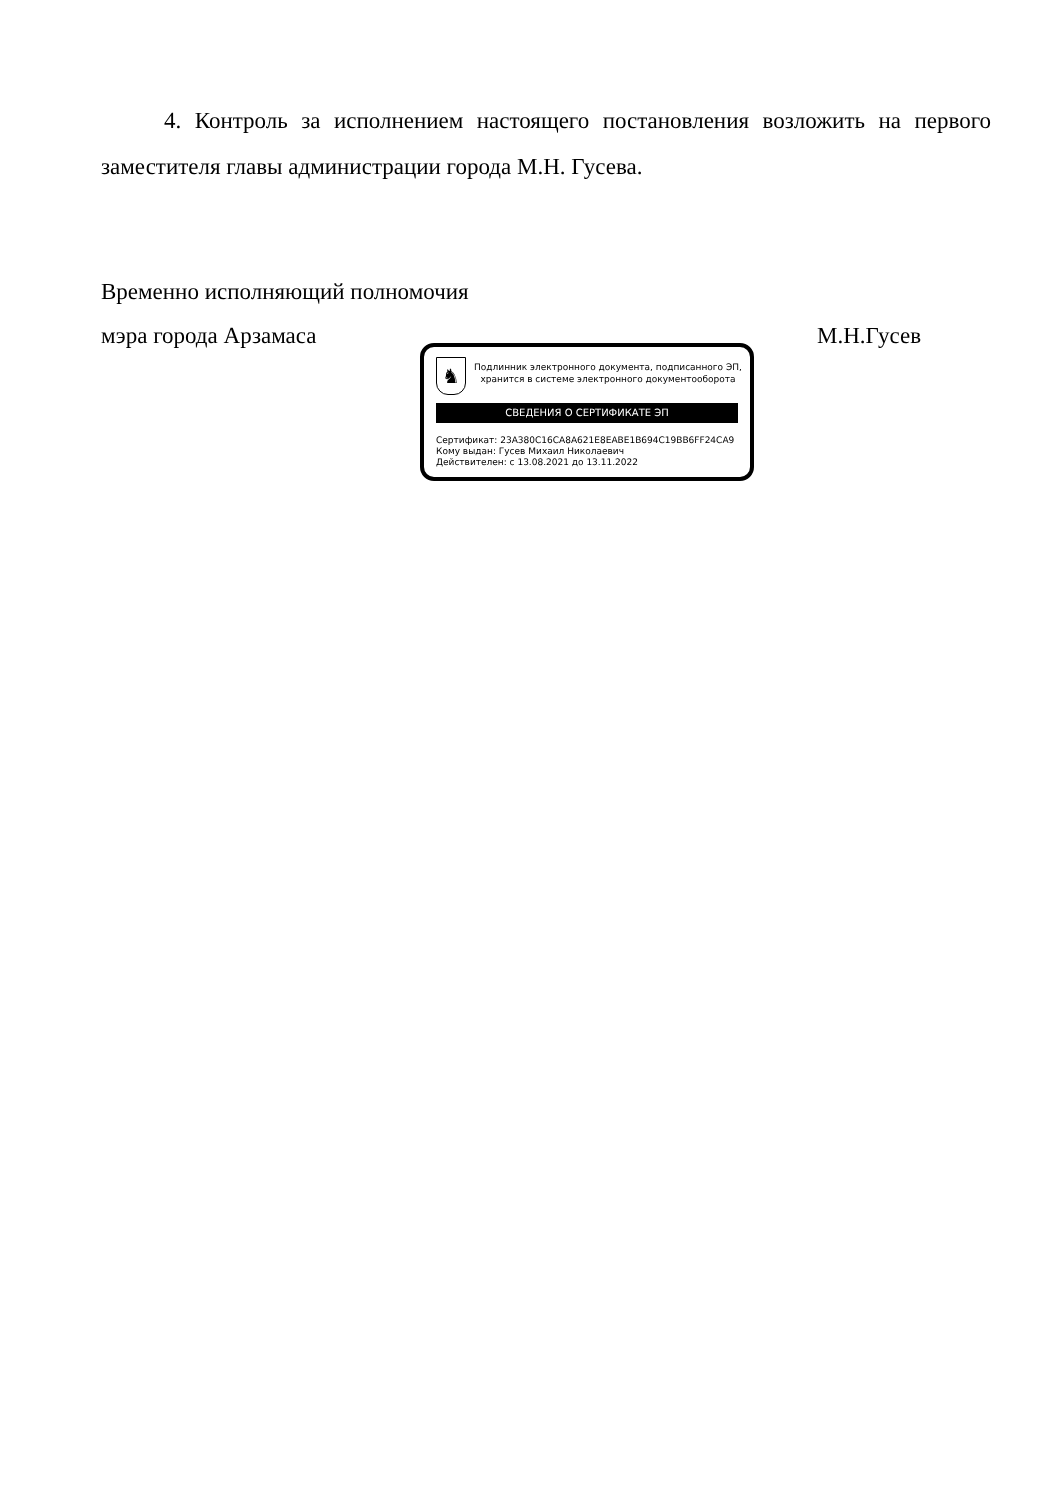4. Контроль за исполнением настоящего постановления возложить на первого заместителя главы администрации города М.Н. Гусева.
Временно исполняющий полномочия
мэра города Арзамаса М.Н.Гусев
♞
Подлинник электронного документа, подписанного ЭП,
хранится в системе электронного документооборота
СВЕДЕНИЯ О СЕРТИФИКАТЕ ЭП
Сертификат: 23A380C16CA8A621E8EABE1B694C19BB6FF24CA9
Кому выдан: Гусев Михаил Николаевич
Действителен: с 13.08.2021 до 13.11.2022